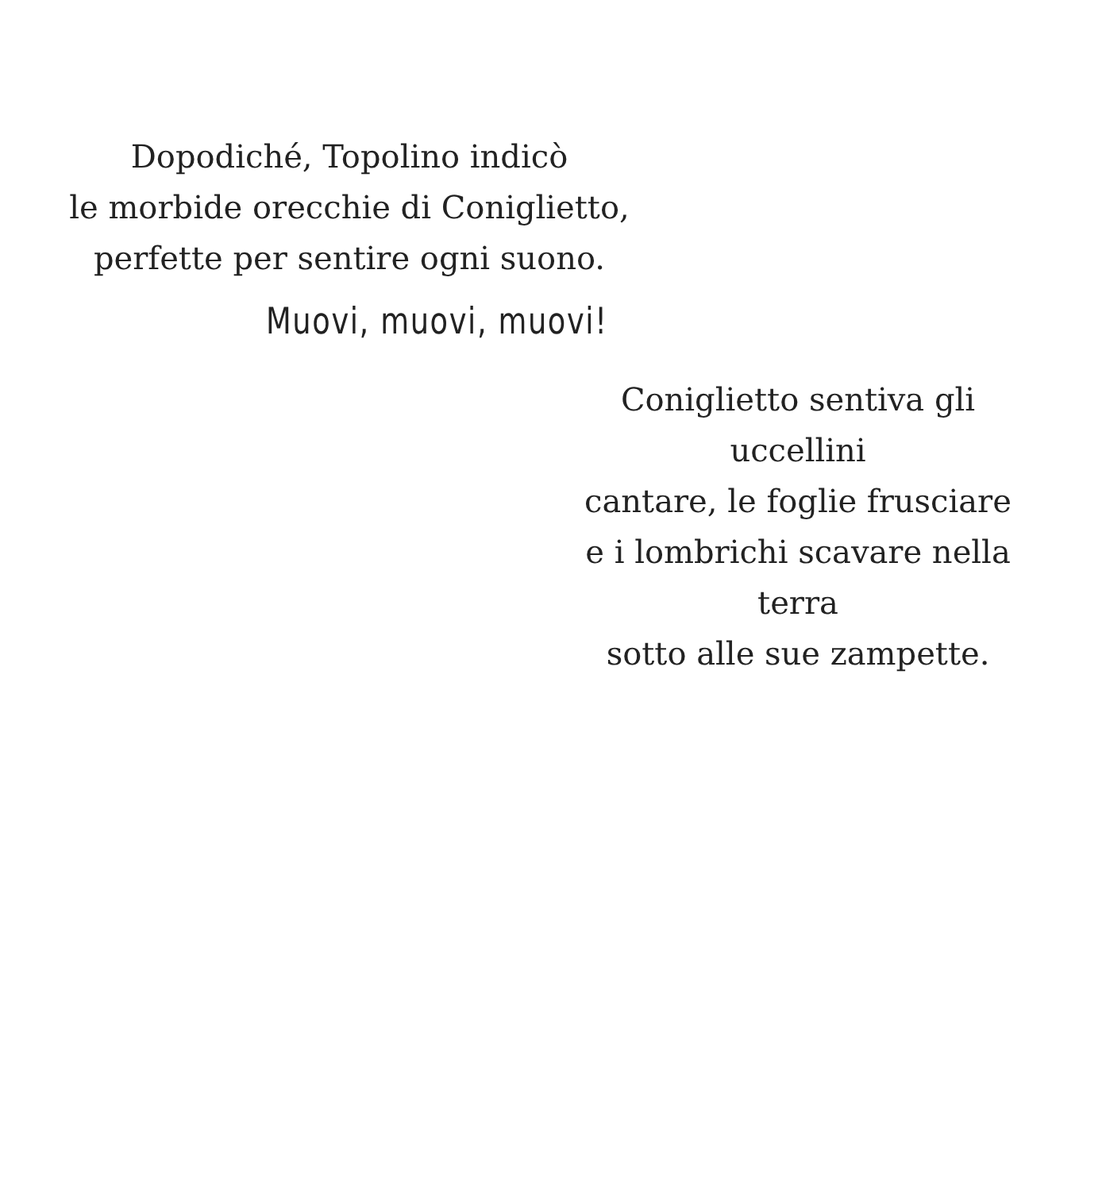Dopodiché, Topolino indicò
le morbide orecchie di Coniglietto,
perfette per sentire ogni suono.
Muovi, muovi, muovi!
Coniglietto sentiva gli uccellini
cantare, le foglie frusciare
e i lombrichi scavare nella terra
sotto alle sue zampette.